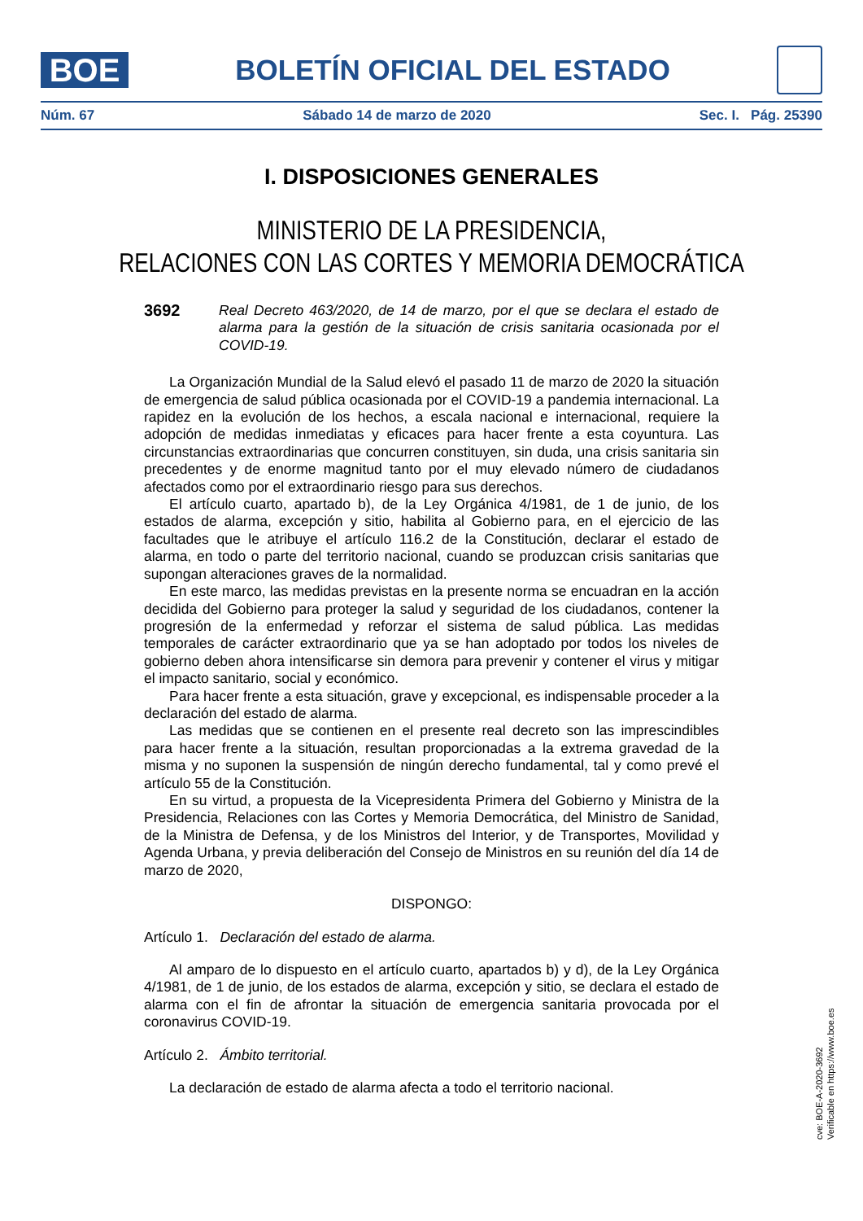BOE
BOLETÍN OFICIAL DEL ESTADO
Núm. 67 Sábado 14 de marzo de 2020 Sec. I. Pág. 25390
I. DISPOSICIONES GENERALES
MINISTERIO DE LA PRESIDENCIA,
RELACIONES CON LAS CORTES Y MEMORIA DEMOCRÁTICA
3692 Real Decreto 463/2020, de 14 de marzo, por el que se declara el estado de alarma para la gestión de la situación de crisis sanitaria ocasionada por el COVID-19.
La Organización Mundial de la Salud elevó el pasado 11 de marzo de 2020 la situación de emergencia de salud pública ocasionada por el COVID-19 a pandemia internacional. La rapidez en la evolución de los hechos, a escala nacional e internacional, requiere la adopción de medidas inmediatas y eficaces para hacer frente a esta coyuntura. Las circunstancias extraordinarias que concurren constituyen, sin duda, una crisis sanitaria sin precedentes y de enorme magnitud tanto por el muy elevado número de ciudadanos afectados como por el extraordinario riesgo para sus derechos.
El artículo cuarto, apartado b), de la Ley Orgánica 4/1981, de 1 de junio, de los estados de alarma, excepción y sitio, habilita al Gobierno para, en el ejercicio de las facultades que le atribuye el artículo 116.2 de la Constitución, declarar el estado de alarma, en todo o parte del territorio nacional, cuando se produzcan crisis sanitarias que supongan alteraciones graves de la normalidad.
En este marco, las medidas previstas en la presente norma se encuadran en la acción decidida del Gobierno para proteger la salud y seguridad de los ciudadanos, contener la progresión de la enfermedad y reforzar el sistema de salud pública. Las medidas temporales de carácter extraordinario que ya se han adoptado por todos los niveles de gobierno deben ahora intensificarse sin demora para prevenir y contener el virus y mitigar el impacto sanitario, social y económico.
Para hacer frente a esta situación, grave y excepcional, es indispensable proceder a la declaración del estado de alarma.
Las medidas que se contienen en el presente real decreto son las imprescindibles para hacer frente a la situación, resultan proporcionadas a la extrema gravedad de la misma y no suponen la suspensión de ningún derecho fundamental, tal y como prevé el artículo 55 de la Constitución.
En su virtud, a propuesta de la Vicepresidenta Primera del Gobierno y Ministra de la Presidencia, Relaciones con las Cortes y Memoria Democrática, del Ministro de Sanidad, de la Ministra de Defensa, y de los Ministros del Interior, y de Transportes, Movilidad y Agenda Urbana, y previa deliberación del Consejo de Ministros en su reunión del día 14 de marzo de 2020,
DISPONGO:
Artículo 1. Declaración del estado de alarma.
Al amparo de lo dispuesto en el artículo cuarto, apartados b) y d), de la Ley Orgánica 4/1981, de 1 de junio, de los estados de alarma, excepción y sitio, se declara el estado de alarma con el fin de afrontar la situación de emergencia sanitaria provocada por el coronavirus COVID-19.
Artículo 2. Ámbito territorial.
La declaración de estado de alarma afecta a todo el territorio nacional.
cve: BOE-A-2020-3692
Verificable en https://www.boe.es